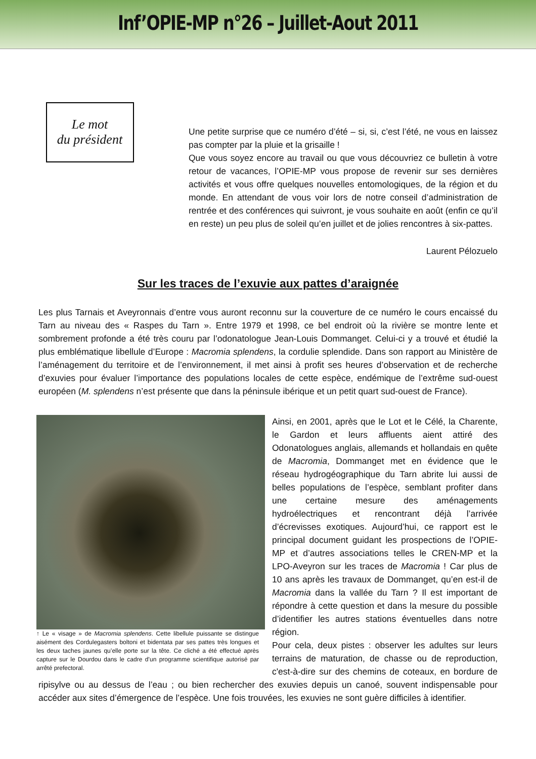Inf’OPIE-MP n°26 – Juillet-Aout 2011
Le mot
du président
Une petite surprise que ce numéro d’été – si, si, c’est l’été, ne vous en laissez pas compter par la pluie et la grisaille !
Que vous soyez encore au travail ou que vous découvriez ce bulletin à votre retour de vacances, l’OPIE-MP vous propose de revenir sur ses dernières activités et vous offre quelques nouvelles entomologiques, de la région et du monde. En attendant de vous voir lors de notre conseil d’administration de rentrée et des conférences qui suivront, je vous souhaite en août (enfin ce qu’il en reste) un peu plus de soleil qu’en juillet et de jolies rencontres à six-pattes.
Laurent Pélozuelo
Sur les traces de l’exuvie aux pattes d’araignée
Les plus Tarnais et Aveyronnais d’entre vous auront reconnu sur la couverture de ce numéro le cours encaissé du Tarn au niveau des « Raspes du Tarn ». Entre 1979 et 1998, ce bel endroit où la rivière se montre lente et sombrement profonde a été très couru par l’odonatologue Jean-Louis Dommanget. Celui-ci y a trouvé et étudié la plus emblématique libellule d’Europe : Macromia splendens, la cordulie splendide. Dans son rapport au Ministère de l’aménagement du territoire et de l’environnement, il met ainsi à profit ses heures d’observation et de recherche d’exuvies pour évaluer l’importance des populations locales de cette espèce, endémique de l’extrême sud-ouest européen (M. splendens n’est présente que dans la péninsule ibérique et un petit quart sud-ouest de France).
↑ Le « visage » de Macromia splendens. Cette libellule puissante se distingue aisément des Cordulegasters boltoni et bidentata par ses pattes très longues et les deux taches jaunes qu’elle porte sur la tête. Ce cliché a été effectué après capture sur le Dourdou dans le cadre d’un programme scientifique autorisé par arrêté prefectoral.
Ainsi, en 2001, après que le Lot et le Célé, la Charente, le Gardon et leurs affluents aient attiré des Odonatologues anglais, allemands et hollandais en quête de Macromia, Dommanget met en évidence que le réseau hydrogéographique du Tarn abrite lui aussi de belles populations de l’espèce, semblant profiter dans une certaine mesure des aménagements hydroélectriques et rencontrant déjà l’arrivée d’écrevisses exotiques. Aujourd’hui, ce rapport est le principal document guidant les prospections de l’OPIE-MP et d’autres associations telles le CREN-MP et la LPO-Aveyron sur les traces de Macromia ! Car plus de 10 ans après les travaux de Dommanget, qu’en est-il de Macromia dans la vallée du Tarn ? Il est important de répondre à cette question et dans la mesure du possible d’identifier les autres stations éventuelles dans notre région.
Pour cela, deux pistes : observer les adultes sur leurs terrains de maturation, de chasse ou de reproduction, c'est-à-dire sur des chemins de coteaux, en bordure de ripisylve ou au dessus de l’eau ; ou bien rechercher des exuvies depuis un canoé, souvent indispensable pour accéder aux sites d’émergence de l’espèce. Une fois trouvées, les exuvies ne sont guère difficiles à identifier.